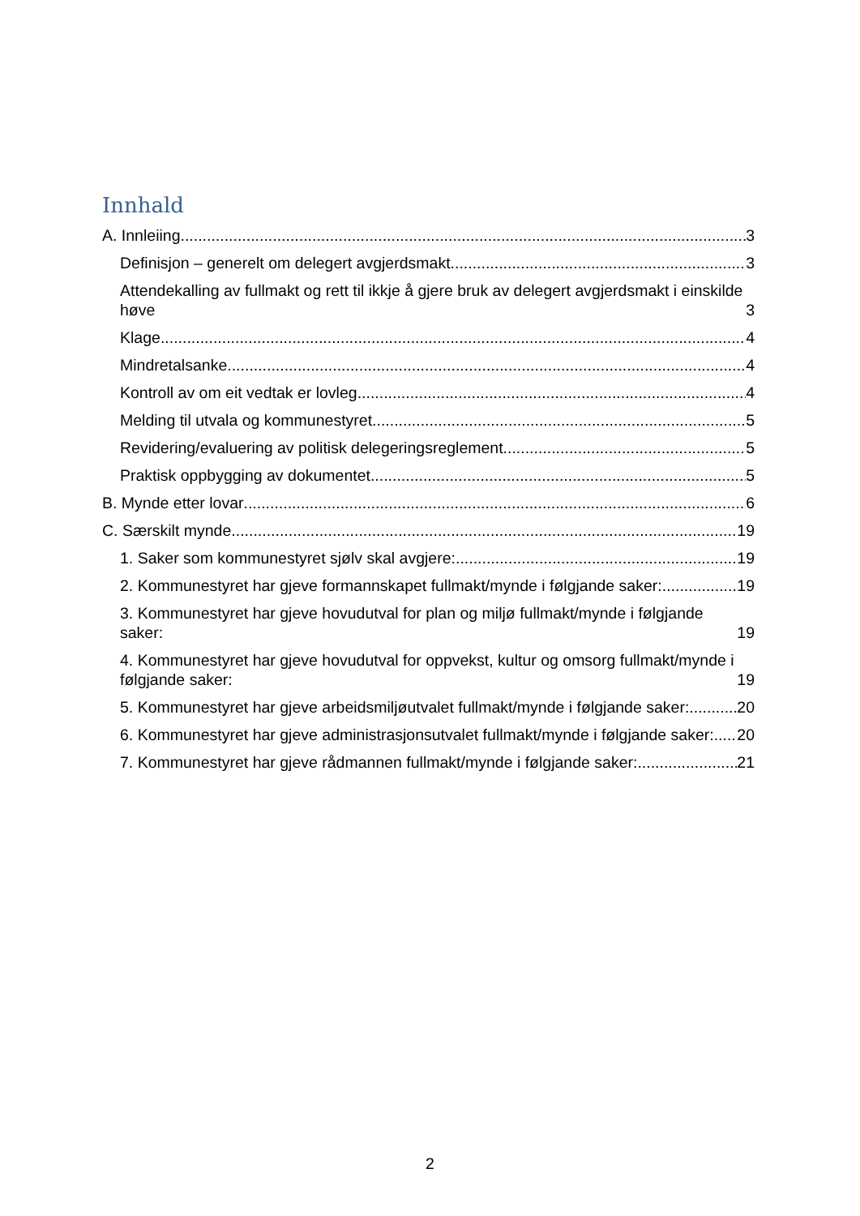Innhald
A. Innleiing 3
Definisjon – generelt om delegert avgjerdsmakt 3
Attendekalling av fullmakt og rett til ikkje å gjere bruk av delegert avgjerdsmakt i einskilde høve 3
Klage 4
Mindretalsanke 4
Kontroll av om eit vedtak er lovleg 4
Melding til utvala og kommunestyret 5
Revidering/evaluering av politisk delegeringsreglement 5
Praktisk oppbygging av dokumentet 5
B. Mynde etter lovar 6
C. Særskilt mynde 19
1. Saker som kommunestyret sjølv skal avgjere: 19
2. Kommunestyret har gjeve formannskapet fullmakt/mynde i følgjande saker: 19
3. Kommunestyret har gjeve hovudutval for plan og miljø fullmakt/mynde i følgjande saker: 19
4. Kommunestyret har gjeve hovudutval for oppvekst, kultur og omsorg fullmakt/mynde i følgjande saker: 19
5. Kommunestyret har gjeve arbeidsmiljøutvalet fullmakt/mynde i følgjande saker: 20
6. Kommunestyret har gjeve administrasjonsutvalet fullmakt/mynde i følgjande saker: 20
7. Kommunestyret har gjeve rådmannen fullmakt/mynde i følgjande saker: 21
2